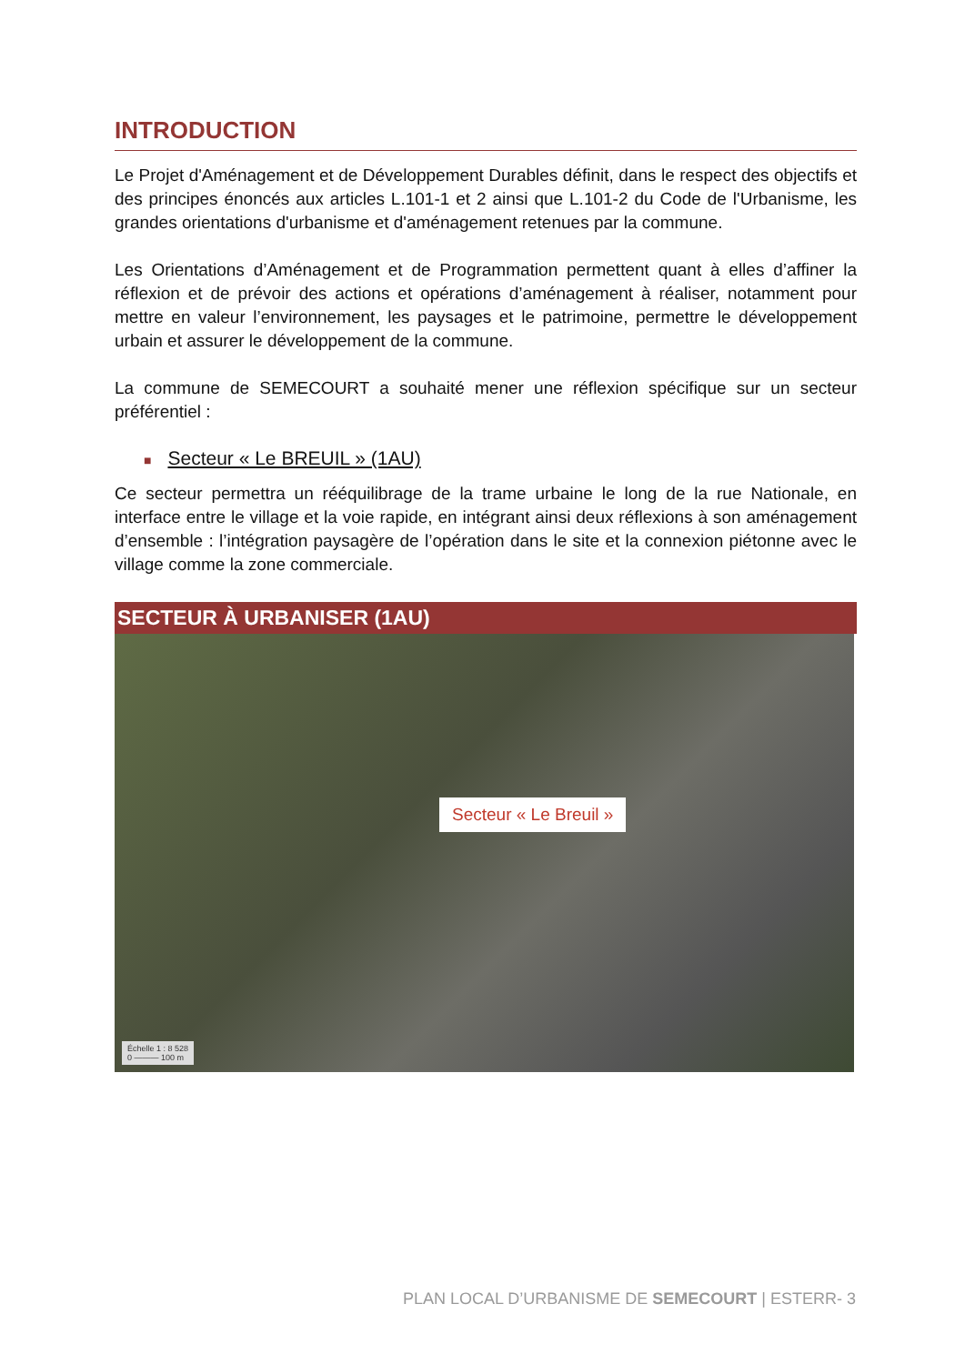INTRODUCTION
Le Projet d'Aménagement et de Développement Durables définit, dans le respect des objectifs et des principes énoncés aux articles L.101-1 et 2 ainsi que L.101-2 du Code de l'Urbanisme, les grandes orientations d'urbanisme et d'aménagement retenues par la commune.
Les Orientations d’Aménagement et de Programmation permettent quant à elles d’affiner la réflexion et de prévoir des actions et opérations d’aménagement à réaliser, notamment pour mettre en valeur l’environnement, les paysages et le patrimoine, permettre le développement urbain et assurer le développement de la commune.
La commune de SEMECOURT a souhaité mener une réflexion spécifique sur un secteur préférentiel :
■ Secteur « Le BREUIL » (1AU)
Ce secteur permettra un rééquilibrage de la trame urbaine le long de la rue Nationale, en interface entre le village et la voie rapide, en intégrant ainsi deux réflexions à son aménagement d’ensemble : l’intégration paysagère de l’opération dans le site et la connexion piétonne avec le village comme la zone commerciale.
SECTEUR À URBANISER (1AU)
Secteur « Le Breuil »
Échelle 1 : 8 528
0 ——— 100 m
PLAN LOCAL D’URBANISME DE SEMECOURT | ESTERR- 3